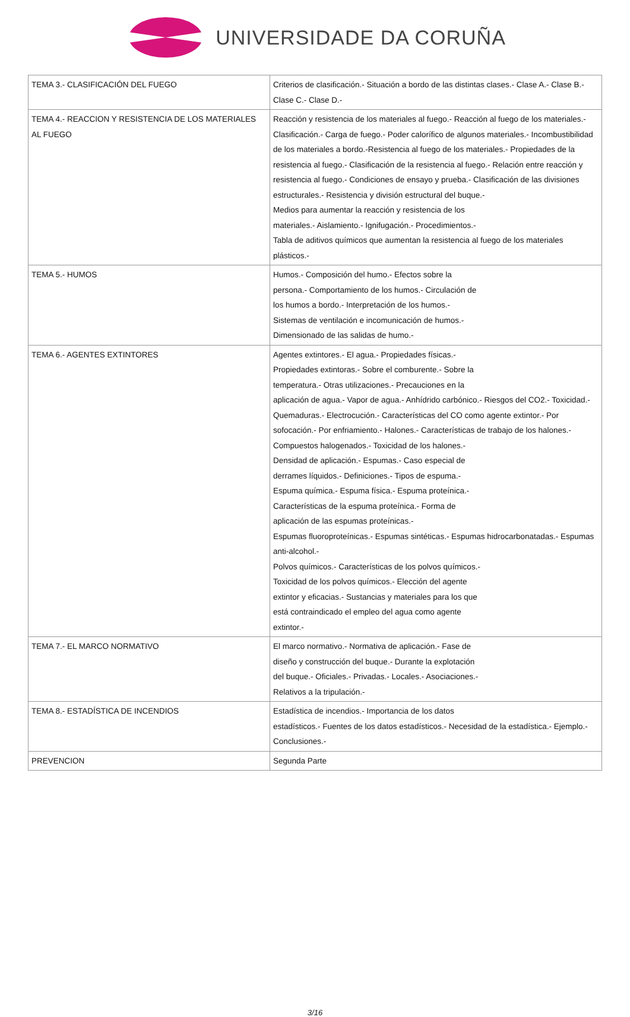UNIVERSIDADE DA CORUÑA
| TEMA 3.- CLASIFICACIÓN DEL FUEGO | Criterios de clasificación.- Situación a bordo de las distintas clases.- Clase A.- Clase B.- Clase C.- Clase D.- |
| TEMA 4.- REACCION Y RESISTENCIA DE LOS MATERIALES AL FUEGO | Reacción y resistencia de los materiales al fuego.- Reacción al fuego de los materiales.- Clasificación.- Carga de fuego.- Poder calorífico de algunos materiales.- Incombustibilidad de los materiales a bordo.-Resistencia al fuego de los materiales.- Propiedades de la resistencia al fuego.- Clasificación de la resistencia al fuego.- Relación entre reacción y resistencia al fuego.- Condiciones de ensayo y prueba.- Clasificación de las divisiones estructurales.- Resistencia y división estructural del buque.- Medios para aumentar la reacción y resistencia de los materiales.- Aislamiento.- Ignifugación.- Procedimientos.- Tabla de aditivos químicos que aumentan la resistencia al fuego de los materiales plásticos.- |
| TEMA 5.- HUMOS | Humos.- Composición del humo.- Efectos sobre la persona.- Comportamiento de los humos.- Circulación de los humos a bordo.- Interpretación de los humos.- Sistemas de ventilación e incomunicación de humos.- Dimensionado de las salidas de humo.- |
| TEMA 6.- AGENTES EXTINTORES | Agentes extintores.- El agua.- Propiedades físicas.- Propiedades extintoras.- Sobre el comburente.- Sobre la temperatura.- Otras utilizaciones.- Precauciones en la aplicación de agua.- Vapor de agua.- Anhídrido carbónico.- Riesgos del CO2.- Toxicidad.- Quemaduras.- Electrocución.- Características del CO como agente extintor.- Por sofocación.- Por enfriamiento.- Halones.- Características de trabajo de los halones.- Compuestos halogenados.- Toxicidad de los halones.- Densidad de aplicación.- Espumas.- Caso especial de derrames líquidos.- Definiciones.- Tipos de espuma.- Espuma química.- Espuma física.- Espuma proteínica.- Características de la espuma proteínica.- Forma de aplicación de las espumas proteínicas.- Espumas fluoroproteínicas.- Espumas sintéticas.- Espumas hidrocarbonatadas.- Espumas anti-alcohol.- Polvos químicos.- Características de los polvos químicos.- Toxicidad de los polvos químicos.- Elección del agente extintor y eficacias.- Sustancias y materiales para los que está contraindicado el empleo del agua como agente extintor.- |
| TEMA 7.- EL MARCO NORMATIVO | El marco normativo.- Normativa de aplicación.- Fase de diseño y construcción del buque.- Durante la explotación del buque.- Oficiales.- Privadas.- Locales.- Asociaciones.- Relativos a la tripulación.- |
| TEMA 8.- ESTADÍSTICA DE INCENDIOS | Estadística de incendios.- Importancia de los datos estadísticos.- Fuentes de los datos estadísticos.- Necesidad de la estadística.- Ejemplo.- Conclusiones.- |
| PREVENCION | Segunda Parte |
3/16